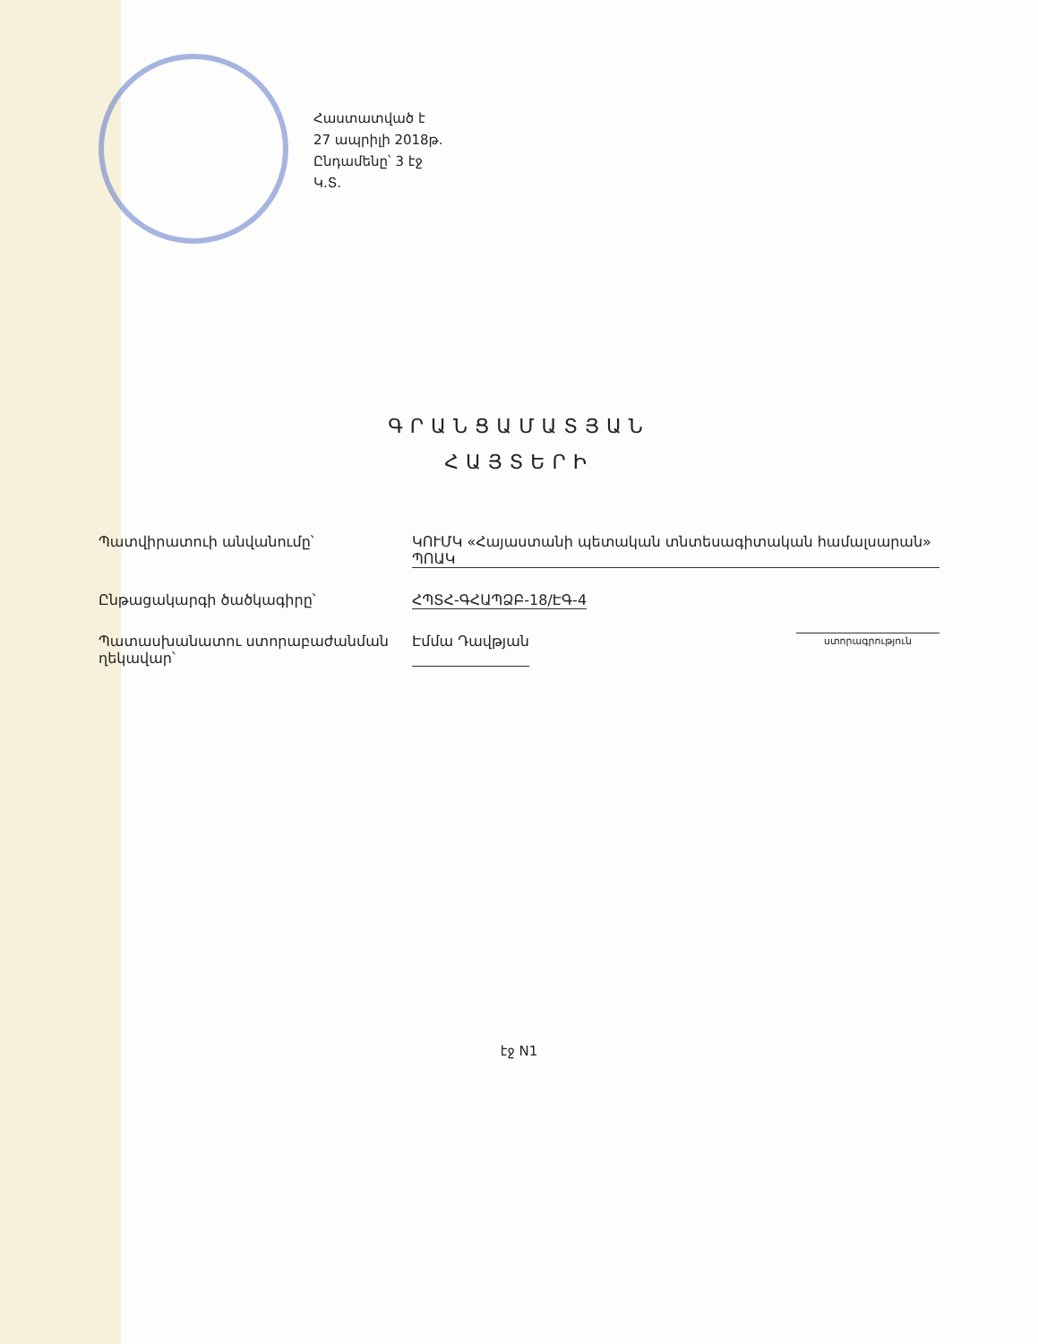Հաստատված է
27 ապրիլի 2018թ.
Ընդամենը՝ 3 էջ
Կ.Տ.
ԳՐԱՆՑԱՄԱՏՅԱՆ
ՀԱՅՏԵՐԻ
Պատվիրատուի անվանումը՝ ԿՈՒՄԿ «Հայաստանի պետական տնտեսագիտական համալսարան» ՊՈԱԿ
Ընթացակարգի ծածկագիրը՝ ՀՊՏՀ-ԳՀԱՊՁԲ-18/ԷԳ-4
Պատասխանատու ստորաբաժանման ղեկավար՝ Էմմա Դավթյան ստորագրություն
էջ N1